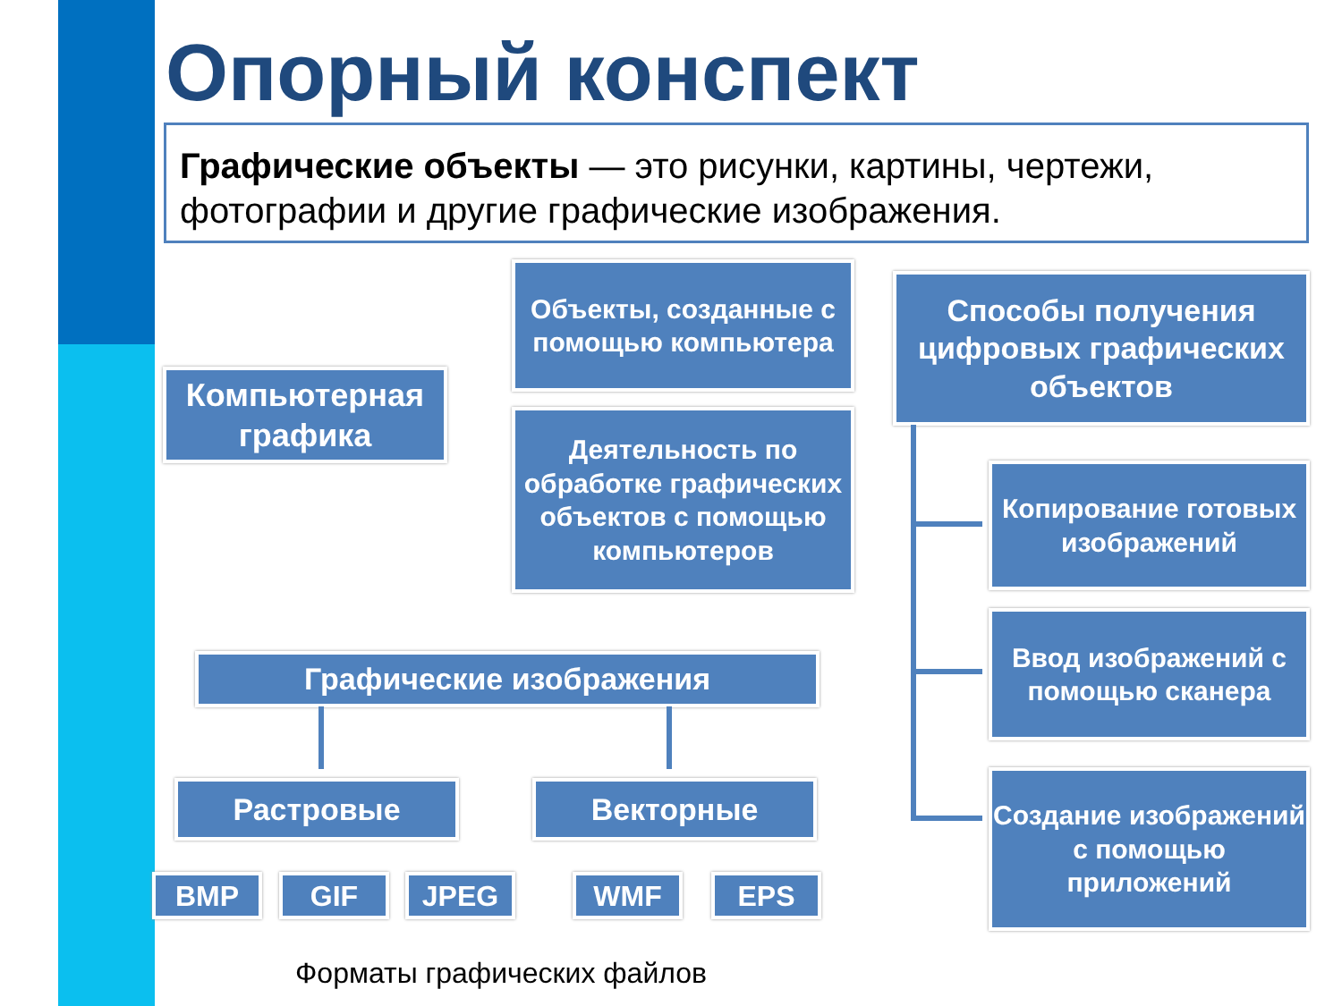Опорный конспект
Графические объекты — это рисунки, картины, чертежи, фотографии и другие графические изображения.
Компьютерная графика
Объекты, созданные с помощью компьютера
Деятельность по обработке графических объектов с помощью компьютеров
Способы получения цифровых графических объектов
Копирование готовых изображений
Ввод изображений с помощью сканера
Создание изображений с помощью приложений
Графические изображения
Растровые Векторные
BMP GIF JPEG WMF EPS
Форматы графических файлов